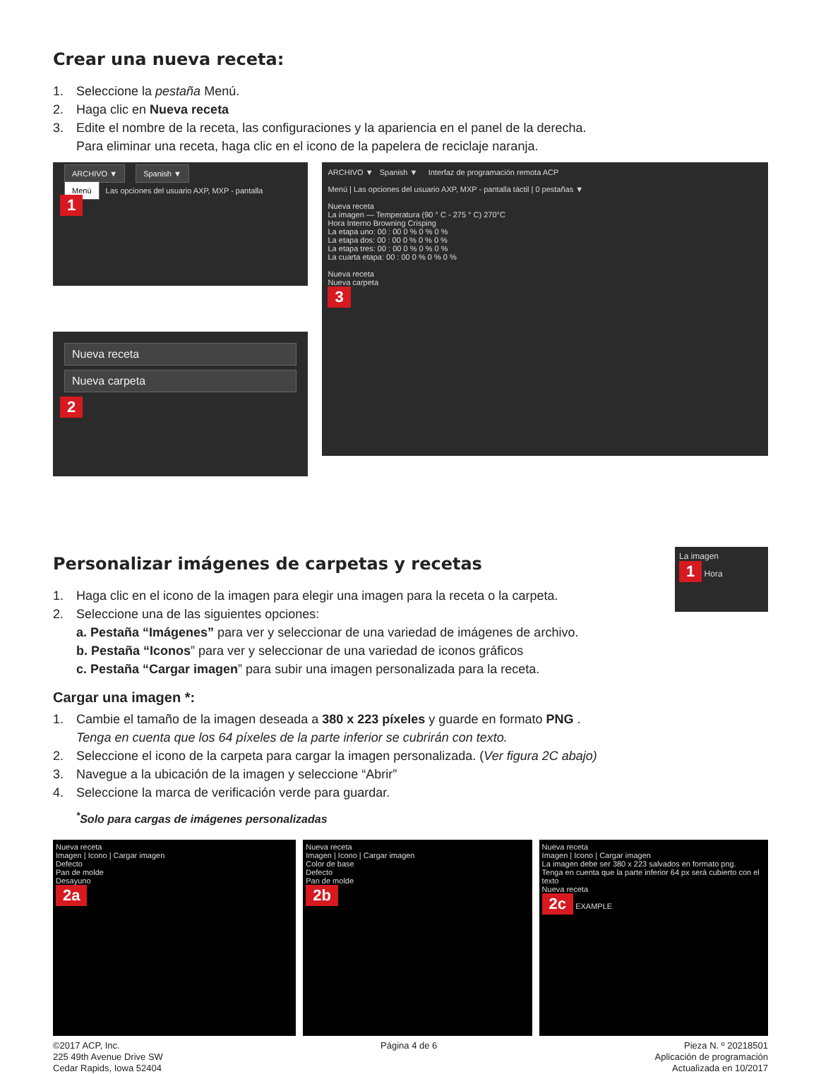Crear una nueva receta:
1. Seleccione la pestaña Menú.
2. Haga clic en Nueva receta
3. Edite el nombre de la receta, las configuraciones y la apariencia en el panel de la derecha.
Para eliminar una receta, haga clic en el icono de la papelera de reciclaje naranja.
ARCHIVO ▼ Spanish ▼
Menú Las opciones del usuario AXP, MXP - pantalla
1
Nueva receta
Nueva carpeta
2
ARCHIVO ▼ Spanish ▼ Interfaz de programación remota ACP
Menú | Las opciones del usuario AXP, MXP - pantalla táctil | 0 pestañas ▼
Nueva receta
La imagen — Temperatura (90 ° C - 275 ° C) 270°C
Hora Interno Browning Crisping
La etapa uno: 00 : 00 0 % 0 % 0 %
La etapa dos: 00 : 00 0 % 0 % 0 %
La etapa tres: 00 : 00 0 % 0 % 0 %
La cuarta etapa: 00 : 00 0 % 0 % 0 %
Nueva receta
Nueva carpeta
3
Personalizar imágenes de carpetas y recetas
1. Haga clic en el icono de la imagen para elegir una imagen para la receta o la carpeta.
2. Seleccione una de las siguientes opciones:
a. Pestaña “Imágenes” para ver y seleccionar de una variedad de imágenes de archivo.
b. Pestaña “Iconos” para ver y seleccionar de una variedad de iconos gráficos
c. Pestaña “Cargar imagen” para subir una imagen personalizada para la receta.
La imagen
1 Hora
Cargar una imagen *:
1. Cambie el tamaño de la imagen deseada a 380 x 223 píxeles y guarde en formato PNG .
Tenga en cuenta que los 64 píxeles de la parte inferior se cubrirán con texto.
2. Seleccione el icono de la carpeta para cargar la imagen personalizada. (Ver figura 2C abajo)
3. Navegue a la ubicación de la imagen y seleccione “Abrir”
4. Seleccione la marca de verificación verde para guardar.
<sup>*</sup> Solo para cargas de imágenes personalizadas
Nueva receta
Imagen | Icono | Cargar imagen
Defecto
Pan de molde
Desayuno
2a
Nueva receta
Imagen | Icono | Cargar imagen
Color de base
Defecto
Pan de molde
2b
Nueva receta
Imagen | Icono | Cargar imagen
La imagen debe ser 380 x 223 salvados en formato png.
Tenga en cuenta que la parte inferior 64 px será cubierto con el texto
Nueva receta
2c EXAMPLE
©2017 ACP, Inc.
225 49th Avenue Drive SW
Cedar Rapids, Iowa 52404
Página 4 de 6 Pieza N. º 20218501
Aplicación de programación
Actualizada en 10/2017